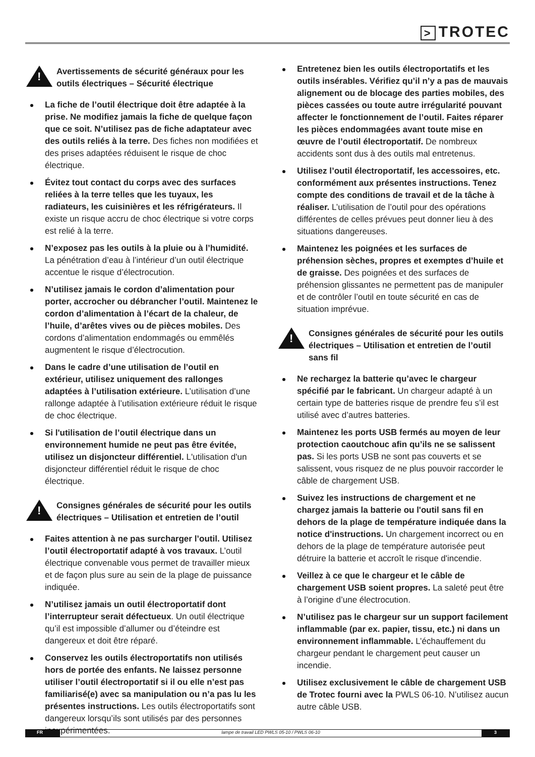> TROTEC
!
Avertissements de sécurité généraux pour les outils électriques – Sécurité électrique
La fiche de l’outil électrique doit être adaptée à la prise. Ne modifiez jamais la fiche de quelque façon que ce soit. N’utilisez pas de fiche adaptateur avec des outils reliés à la terre. Des fiches non modifiées et des prises adaptées réduisent le risque de choc électrique.
Évitez tout contact du corps avec des surfaces reliées à la terre telles que les tuyaux, les radiateurs, les cuisinières et les réfrigérateurs. Il existe un risque accru de choc électrique si votre corps est relié à la terre.
N’exposez pas les outils à la pluie ou à l’humidité. La pénétration d’eau à l’intérieur d’un outil électrique accentue le risque d’électrocution.
N’utilisez jamais le cordon d’alimentation pour porter, accrocher ou débrancher l’outil. Maintenez le cordon d’alimentation à l’écart de la chaleur, de l’huile, d’arêtes vives ou de pièces mobiles. Des cordons d’alimentation endommagés ou emmêlés augmentent le risque d’électrocution.
Dans le cadre d’une utilisation de l’outil en extérieur, utilisez uniquement des rallonges adaptées à l’utilisation extérieure. L’utilisation d’une rallonge adaptée à l’utilisation extérieure réduit le risque de choc électrique.
Si l'utilisation de l’outil électrique dans un environnement humide ne peut pas être évitée, utilisez un disjoncteur différentiel. L'utilisation d'un disjoncteur différentiel réduit le risque de choc électrique.
!
Consignes générales de sécurité pour les outils électriques – Utilisation et entretien de l’outil
Faites attention à ne pas surcharger l’outil. Utilisez l’outil électroportatif adapté à vos travaux. L’outil électrique convenable vous permet de travailler mieux et de façon plus sure au sein de la plage de puissance indiquée.
N’utilisez jamais un outil électroportatif dont l’interrupteur serait défectueux. Un outil électrique qu’il est impossible d’allumer ou d’éteindre est dangereux et doit être réparé.
Conservez les outils électroportatifs non utilisés hors de portée des enfants. Ne laissez personne utiliser l’outil électroportatif si il ou elle n’est pas familiarisé(e) avec sa manipulation ou n’a pas lu les présentes instructions. Les outils électroportatifs sont dangereux lorsqu’ils sont utilisés par des personnes inexpérimentées.
Entretenez bien les outils électroportatifs et les outils insérables. Vérifiez qu’il n’y a pas de mauvais alignement ou de blocage des parties mobiles, des pièces cassées ou toute autre irrégularité pouvant affecter le fonctionnement de l’outil. Faites réparer les pièces endommagées avant toute mise en œuvre de l’outil électroportatif. De nombreux accidents sont dus à des outils mal entretenus.
Utilisez l’outil électroportatif, les accessoires, etc. conformément aux présentes instructions. Tenez compte des conditions de travail et de la tâche à réaliser. L’utilisation de l’outil pour des opérations différentes de celles prévues peut donner lieu à des situations dangereuses.
Maintenez les poignées et les surfaces de préhension sèches, propres et exemptes d’huile et de graisse. Des poignées et des surfaces de préhension glissantes ne permettent pas de manipuler et de contrôler l’outil en toute sécurité en cas de situation imprévue.
!
Consignes générales de sécurité pour les outils électriques – Utilisation et entretien de l’outil sans fil
Ne rechargez la batterie qu’avec le chargeur spécifié par le fabricant. Un chargeur adapté à un certain type de batteries risque de prendre feu s’il est utilisé avec d’autres batteries.
Maintenez les ports USB fermés au moyen de leur protection caoutchouc afin qu’ils ne se salissent pas. Si les ports USB ne sont pas couverts et se salissent, vous risquez de ne plus pouvoir raccorder le câble de chargement USB.
Suivez les instructions de chargement et ne chargez jamais la batterie ou l'outil sans fil en dehors de la plage de température indiquée dans la notice d'instructions. Un chargement incorrect ou en dehors de la plage de température autorisée peut détruire la batterie et accroît le risque d'incendie.
Veillez à ce que le chargeur et le câble de chargement USB soient propres. La saleté peut être à l’origine d’une électrocution.
N’utilisez pas le chargeur sur un support facilement inflammable (par ex. papier, tissu, etc.) ni dans un environnement inflammable. L’échauffement du chargeur pendant le chargement peut causer un incendie.
Utilisez exclusivement le câble de chargement USB de Trotec fourni avec la PWLS 06-10. N’utilisez aucun autre câble USB.
FR lampe de travail LED PWLS 05-10 / PWLS 06-10
3